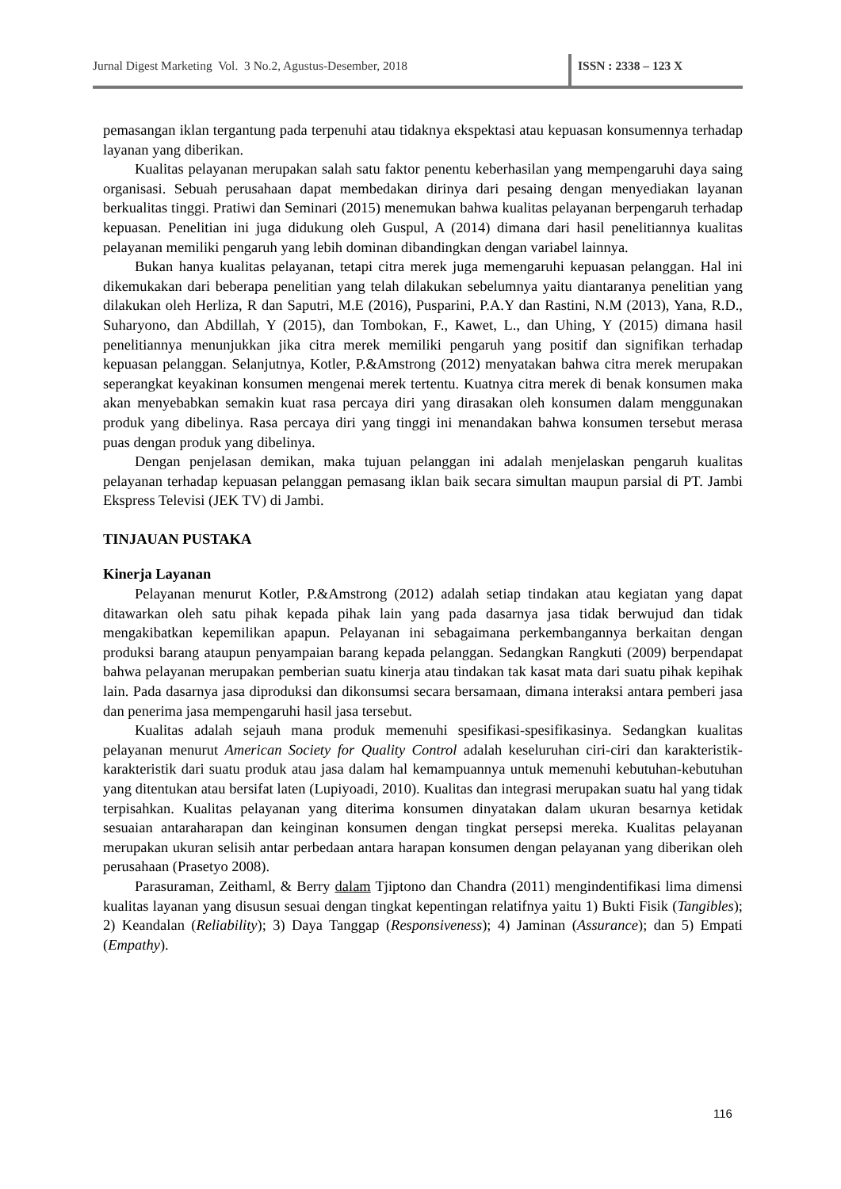Jurnal Digest Marketing Vol. 3 No.2, Agustus-Desember, 2018 ISSN : 2338 – 123 X
pemasangan iklan tergantung pada terpenuhi atau tidaknya ekspektasi atau kepuasan konsumennya terhadap layanan yang diberikan.
Kualitas pelayanan merupakan salah satu faktor penentu keberhasilan yang mempengaruhi daya saing organisasi. Sebuah perusahaan dapat membedakan dirinya dari pesaing dengan menyediakan layanan berkualitas tinggi. Pratiwi dan Seminari (2015) menemukan bahwa kualitas pelayanan berpengaruh terhadap kepuasan. Penelitian ini juga didukung oleh Guspul, A (2014) dimana dari hasil penelitiannya kualitas pelayanan memiliki pengaruh yang lebih dominan dibandingkan dengan variabel lainnya.
Bukan hanya kualitas pelayanan, tetapi citra merek juga memengaruhi kepuasan pelanggan. Hal ini dikemukakan dari beberapa penelitian yang telah dilakukan sebelumnya yaitu diantaranya penelitian yang dilakukan oleh Herliza, R dan Saputri, M.E (2016), Pusparini, P.A.Y dan Rastini, N.M (2013), Yana, R.D., Suharyono, dan Abdillah, Y (2015), dan Tombokan, F., Kawet, L., dan Uhing, Y (2015) dimana hasil penelitiannya menunjukkan jika citra merek memiliki pengaruh yang positif dan signifikan terhadap kepuasan pelanggan. Selanjutnya, Kotler, P.&Amstrong (2012) menyatakan bahwa citra merek merupakan seperangkat keyakinan konsumen mengenai merek tertentu. Kuatnya citra merek di benak konsumen maka akan menyebabkan semakin kuat rasa percaya diri yang dirasakan oleh konsumen dalam menggunakan produk yang dibelinya. Rasa percaya diri yang tinggi ini menandakan bahwa konsumen tersebut merasa puas dengan produk yang dibelinya.
Dengan penjelasan demikan, maka tujuan pelanggan ini adalah menjelaskan pengaruh kualitas pelayanan terhadap kepuasan pelanggan pemasang iklan baik secara simultan maupun parsial di PT. Jambi Ekspress Televisi (JEK TV) di Jambi.
TINJAUAN PUSTAKA
Kinerja Layanan
Pelayanan menurut Kotler, P.&Amstrong (2012) adalah setiap tindakan atau kegiatan yang dapat ditawarkan oleh satu pihak kepada pihak lain yang pada dasarnya jasa tidak berwujud dan tidak mengakibatkan kepemilikan apapun. Pelayanan ini sebagaimana perkembangannya berkaitan dengan produksi barang ataupun penyampaian barang kepada pelanggan. Sedangkan Rangkuti (2009) berpendapat bahwa pelayanan merupakan pemberian suatu kinerja atau tindakan tak kasat mata dari suatu pihak kepihak lain. Pada dasarnya jasa diproduksi dan dikonsumsi secara bersamaan, dimana interaksi antara pemberi jasa dan penerima jasa mempengaruhi hasil jasa tersebut.
Kualitas adalah sejauh mana produk memenuhi spesifikasi-spesifikasinya. Sedangkan kualitas pelayanan menurut American Society for Quality Control adalah keseluruhan ciri-ciri dan karakteristik-karakteristik dari suatu produk atau jasa dalam hal kemampuannya untuk memenuhi kebutuhan-kebutuhan yang ditentukan atau bersifat laten (Lupiyoadi, 2010). Kualitas dan integrasi merupakan suatu hal yang tidak terpisahkan. Kualitas pelayanan yang diterima konsumen dinyatakan dalam ukuran besarnya ketidak sesuaian antaraharapan dan keinginan konsumen dengan tingkat persepsi mereka. Kualitas pelayanan merupakan ukuran selisih antar perbedaan antara harapan konsumen dengan pelayanan yang diberikan oleh perusahaan (Prasetyo 2008).
Parasuraman, Zeithaml, & Berry dalam Tjiptono dan Chandra (2011) mengindentifikasi lima dimensi kualitas layanan yang disusun sesuai dengan tingkat kepentingan relatifnya yaitu 1) Bukti Fisik (Tangibles); 2) Keandalan (Reliability); 3) Daya Tanggap (Responsiveness); 4) Jaminan (Assurance); dan 5) Empati (Empathy).
116